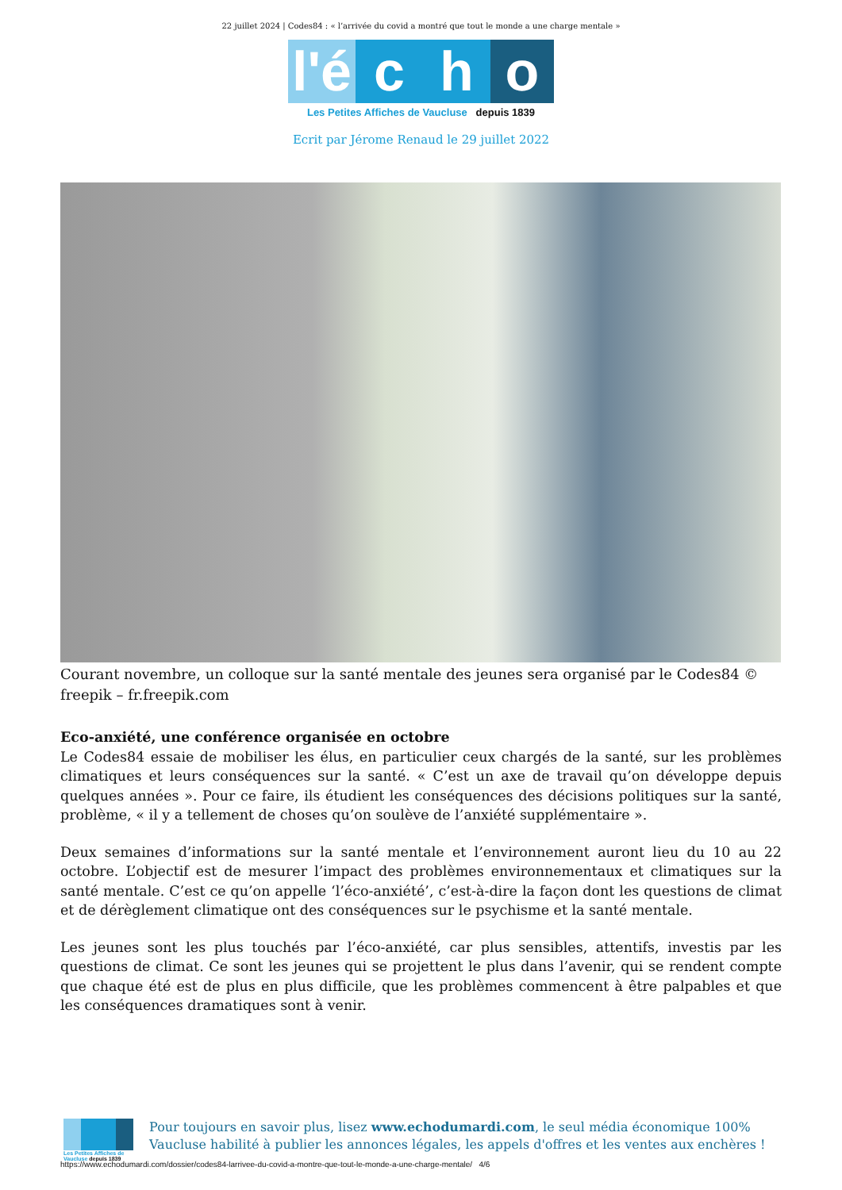22 juillet 2024 | Codes84 : « l’arrivée du covid a montré que tout le monde a une charge mentale »
l'é c h o
Les Petites Affiches de Vaucluse depuis 1839
Ecrit par Jérome Renaud le 29 juillet 2022
Courant novembre, un colloque sur la santé mentale des jeunes sera organisé par le Codes84 © freepik – fr.freepik.com
Eco-anxiété, une conférence organisée en octobre
Le Codes84 essaie de mobiliser les élus, en particulier ceux chargés de la santé, sur les problèmes climatiques et leurs conséquences sur la santé. « C’est un axe de travail qu’on développe depuis quelques années ». Pour ce faire, ils étudient les conséquences des décisions politiques sur la santé, problème, « il y a tellement de choses qu’on soulève de l’anxiété supplémentaire ».
Deux semaines d’informations sur la santé mentale et l’environnement auront lieu du 10 au 22 octobre. L’objectif est de mesurer l’impact des problèmes environnementaux et climatiques sur la santé mentale. C’est ce qu’on appelle ‘l’éco-anxiété’, c’est-à-dire la façon dont les questions de climat et de dérèglement climatique ont des conséquences sur le psychisme et la santé mentale.
Les jeunes sont les plus touchés par l’éco-anxiété, car plus sensibles, attentifs, investis par les questions de climat. Ce sont les jeunes qui se projettent le plus dans l’avenir, qui se rendent compte que chaque été est de plus en plus difficile, que les problèmes commencent à être palpables et que les conséquences dramatiques sont à venir.
Les Petites Affiches de Vaucluse depuis 1839
Pour toujours en savoir plus, lisez www.echodumardi.com, le seul média économique 100% Vaucluse habilité à publier les annonces légales, les appels d'offres et les ventes aux enchères !
https://www.echodumardi.com/dossier/codes84-larrivee-du-covid-a-montre-que-tout-le-monde-a-une-charge-mentale/ 4/6